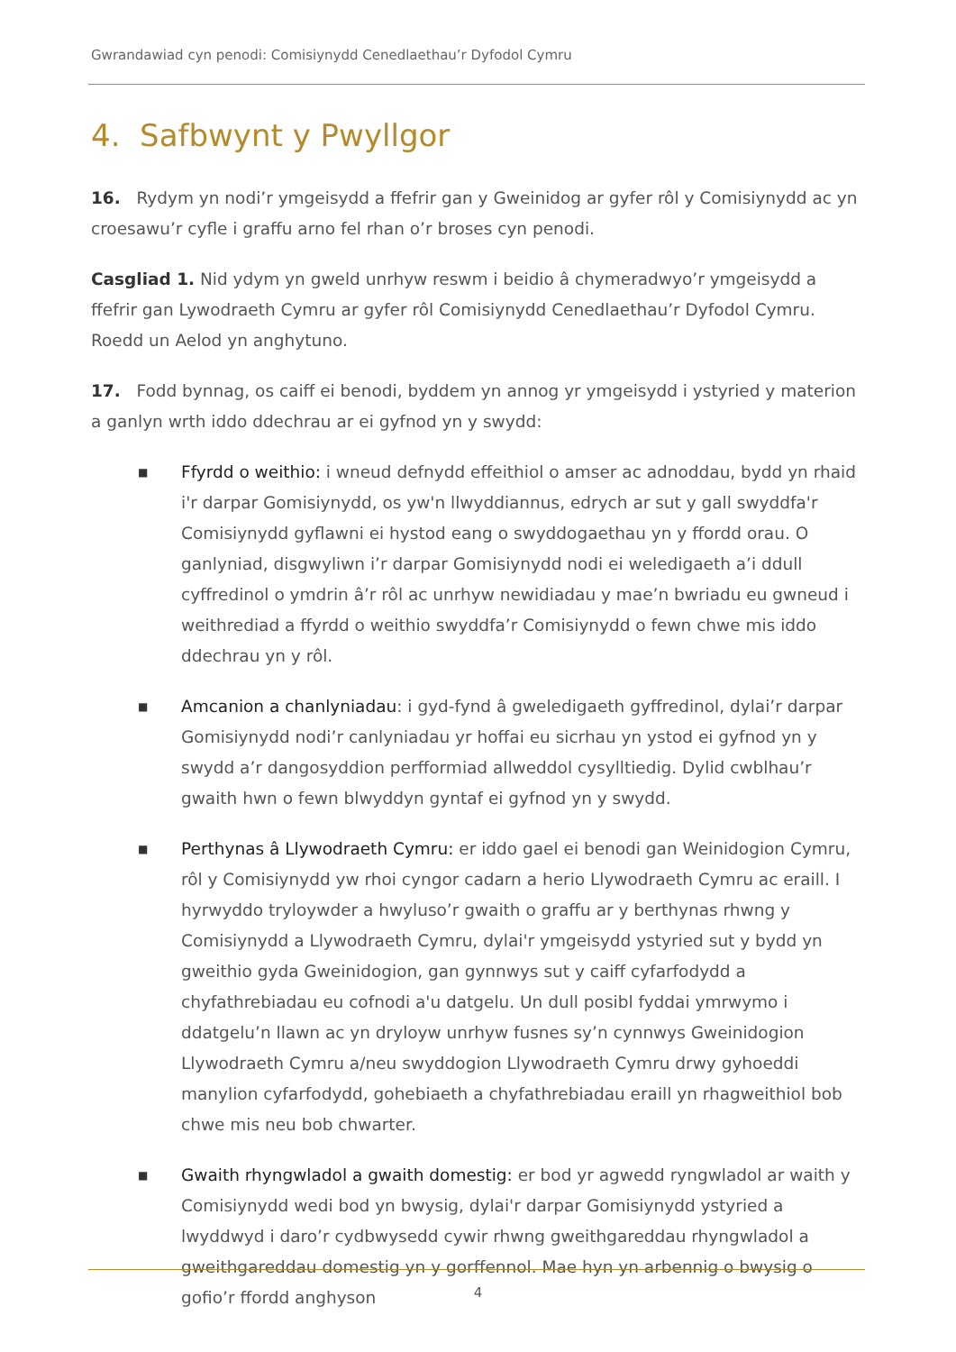Gwrandawiad cyn penodi: Comisiynydd Cenedlaethau’r Dyfodol Cymru
4. Safbwynt y Pwyllgor
16. Rydym yn nodi’r ymgeisydd a ffefrir gan y Gweinidog ar gyfer rôl y Comisiynydd ac yn croesawu’r cyfle i graffu arno fel rhan o’r broses cyn penodi.
Casgliad 1. Nid ydym yn gweld unrhyw reswm i beidio â chymeradwyo’r ymgeisydd a ffefrir gan Lywodraeth Cymru ar gyfer rôl Comisiynydd Cenedlaethau’r Dyfodol Cymru. Roedd un Aelod yn anghytuno.
17. Fodd bynnag, os caiff ei benodi, byddem yn annog yr ymgeisydd i ystyried y materion a ganlyn wrth iddo ddechrau ar ei gyfnod yn y swydd:
■ Ffyrdd o weithio: i wneud defnydd effeithiol o amser ac adnoddau, bydd yn rhaid i'r darpar Gomisiynydd, os yw'n llwyddiannus, edrych ar sut y gall swyddfa'r Comisiynydd gyflawni ei hystod eang o swyddogaethau yn y ffordd orau. O ganlyniad, disgwyliwn i’r darpar Gomisiynydd nodi ei weledigaeth a’i ddull cyffredinol o ymdrin â’r rôl ac unrhyw newidiadau y mae’n bwriadu eu gwneud i weithrediad a ffyrdd o weithio swyddfa’r Comisiynydd o fewn chwe mis iddo ddechrau yn y rôl.
■ Amcanion a chanlyniadau: i gyd-fynd â gweledigaeth gyffredinol, dylai’r darpar Gomisiynydd nodi’r canlyniadau yr hoffai eu sicrhau yn ystod ei gyfnod yn y swydd a’r dangosyddion perfformiad allweddol cysylltiedig. Dylid cwblhau’r gwaith hwn o fewn blwyddyn gyntaf ei gyfnod yn y swydd.
■ Perthynas â Llywodraeth Cymru: er iddo gael ei benodi gan Weinidogion Cymru, rôl y Comisiynydd yw rhoi cyngor cadarn a herio Llywodraeth Cymru ac eraill. I hyrwyddo tryloywder a hwyluso’r gwaith o graffu ar y berthynas rhwng y Comisiynydd a Llywodraeth Cymru, dylai'r ymgeisydd ystyried sut y bydd yn gweithio gyda Gweinidogion, gan gynnwys sut y caiff cyfarfodydd a chyfathrebiadau eu cofnodi a'u datgelu. Un dull posibl fyddai ymrwymo i ddatgelu’n llawn ac yn dryloyw unrhyw fusnes sy’n cynnwys Gweinidogion Llywodraeth Cymru a/neu swyddogion Llywodraeth Cymru drwy gyhoeddi manylion cyfarfodydd, gohebiaeth a chyfathrebiadau eraill yn rhagweithiol bob chwe mis neu bob chwarter.
■ Gwaith rhyngwladol a gwaith domestig: er bod yr agwedd ryngwladol ar waith y Comisiynydd wedi bod yn bwysig, dylai'r darpar Gomisiynydd ystyried a lwyddwyd i daro’r cydbwysedd cywir rhwng gweithgareddau rhyngwladol a gweithgareddau domestig yn y gorffennol. Mae hyn yn arbennig o bwysig o gofio’r ffordd anghyson
4